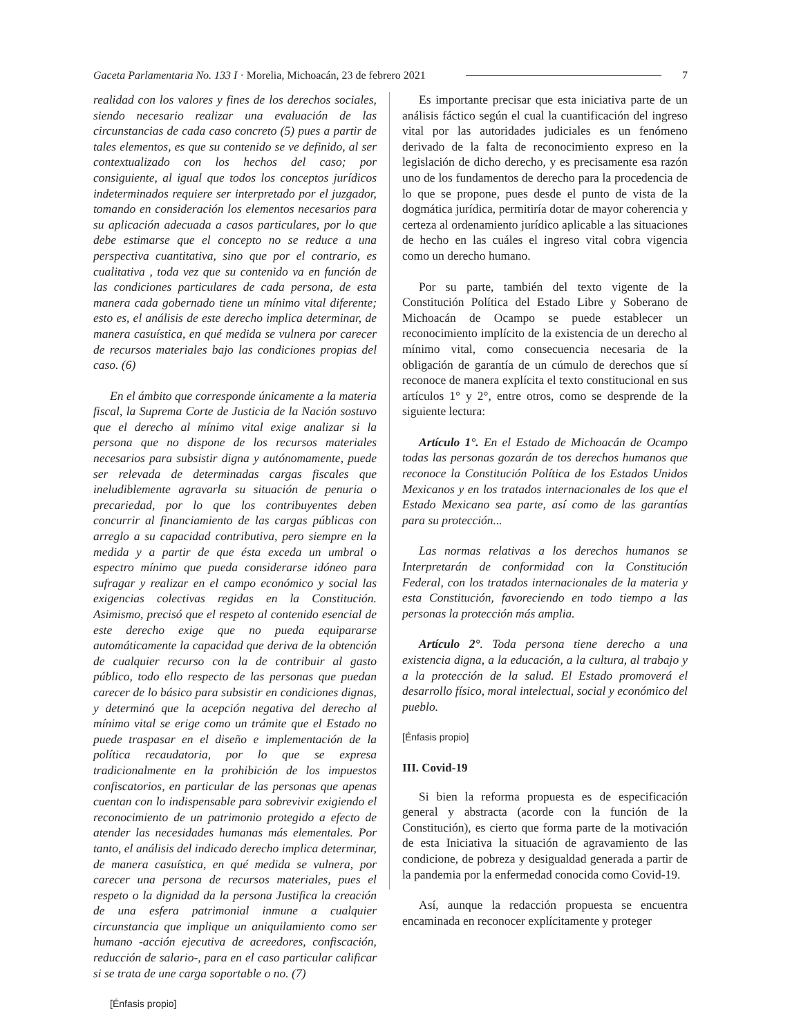Gaceta Parlamentaria No. 133 I · Morelia, Michoacán, 23 de febrero 2021 7
realidad con los valores y fines de los derechos sociales, siendo necesario realizar una evaluación de las circunstancias de cada caso concreto (5) pues a partir de tales elementos, es que su contenido se ve definido, al ser contextualizado con los hechos del caso; por consiguiente, al igual que todos los conceptos jurídicos indeterminados requiere ser interpretado por el juzgador, tomando en consideración los elementos necesarios para su aplicación adecuada a casos particulares, por lo que debe estimarse que el concepto no se reduce a una perspectiva cuantitativa, sino que por el contrario, es cualitativa , toda vez que su contenido va en función de las condiciones particulares de cada persona, de esta manera cada gobernado tiene un mínimo vital diferente; esto es, el análisis de este derecho implica determinar, de manera casuística, en qué medida se vulnera por carecer de recursos materiales bajo las condiciones propias del caso. (6)
En el ámbito que corresponde únicamente a la materia fiscal, la Suprema Corte de Justicia de la Nación sostuvo que el derecho al mínimo vital exige analizar si la persona que no dispone de los recursos materiales necesarios para subsistir digna y autónomamente, puede ser relevada de determinadas cargas fiscales que ineludiblemente agravarla su situación de penuria o precariedad, por lo que los contribuyentes deben concurrir al financiamiento de las cargas públicas con arreglo a su capacidad contributiva, pero siempre en la medida y a partir de que ésta exceda un umbral o espectro mínimo que pueda considerarse idóneo para sufragar y realizar en el campo económico y social las exigencias colectivas regidas en la Constitución. Asimismo, precisó que el respeto al contenido esencial de este derecho exige que no pueda equipararse automáticamente la capacidad que deriva de la obtención de cualquier recurso con la de contribuir al gasto público, todo ello respecto de las personas que puedan carecer de lo básico para subsistir en condiciones dignas, y determinó que la acepción negativa del derecho al mínimo vital se erige como un trámite que el Estado no puede traspasar en el diseño e implementación de la política recaudatoria, por lo que se expresa tradicionalmente en la prohibición de los impuestos confiscatorios, en particular de las personas que apenas cuentan con lo indispensable para sobrevivir exigiendo el reconocimiento de un patrimonio protegido a efecto de atender las necesidades humanas más elementales. Por tanto, el análisis del indicado derecho implica determinar, de manera casuística, en qué medida se vulnera, por carecer una persona de recursos materiales, pues el respeto o la dignidad da la persona Justifica la creación de una esfera patrimonial inmune a cualquier circunstancia que implique un aniquilamiento como ser humano -acción ejecutiva de acreedores, confiscación, reducción de salario-, para en el caso particular calificar si se trata de une carga soportable o no. (7)
[Énfasis propio]
Es importante precisar que esta iniciativa parte de un análisis fáctico según el cual la cuantificación del ingreso vital por las autoridades judiciales es un fenómeno derivado de la falta de reconocimiento expreso en la legislación de dicho derecho, y es precisamente esa razón uno de los fundamentos de derecho para la procedencia de lo que se propone, pues desde el punto de vista de la dogmática jurídica, permitiría dotar de mayor coherencia y certeza al ordenamiento jurídico aplicable a las situaciones de hecho en las cuáles el ingreso vital cobra vigencia como un derecho humano.
Por su parte, también del texto vigente de la Constitución Política del Estado Libre y Soberano de Michoacán de Ocampo se puede establecer un reconocimiento implícito de la existencia de un derecho al mínimo vital, como consecuencia necesaria de la obligación de garantía de un cúmulo de derechos que sí reconoce de manera explícita el texto constitucional en sus artículos 1° y 2°, entre otros, como se desprende de la siguiente lectura:
Artículo 1°. En el Estado de Michoacán de Ocampo todas las personas gozarán de tos derechos humanos que reconoce la Constitución Política de los Estados Unidos Mexicanos y en los tratados internacionales de los que el Estado Mexicano sea parte, así como de las garantías para su protección...
Las normas relativas a los derechos humanos se Interpretarán de conformidad con la Constitución Federal, con los tratados internacionales de la materia y esta Constitución, favoreciendo en todo tiempo a las personas la protección más amplia.
Artículo 2°. Toda persona tiene derecho a una existencia digna, a la educación, a la cultura, al trabajo y a la protección de la salud. El Estado promoverá el desarrollo físico, moral intelectual, social y económico del pueblo.
[Énfasis propio]
III. Covid-19
Si bien la reforma propuesta es de especificación general y abstracta (acorde con la función de la Constitución), es cierto que forma parte de la motivación de esta Iniciativa la situación de agravamiento de las condicione, de pobreza y desigualdad generada a partir de la pandemia por la enfermedad conocida como Covid-19.
Así, aunque la redacción propuesta se encuentra encaminada en reconocer explícitamente y proteger